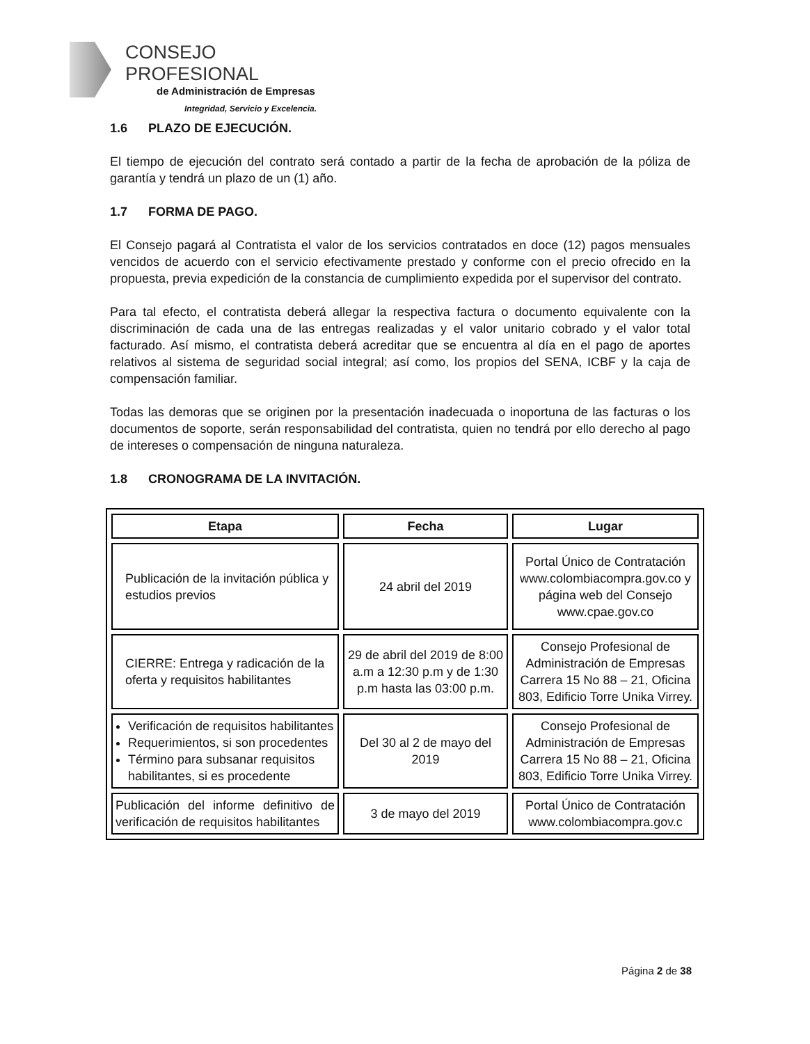CONSEJO PROFESIONAL
de Administración de Empresas
Integridad, Servicio y Excelencia.
1.6 PLAZO DE EJECUCIÓN.
El tiempo de ejecución del contrato será contado a partir de la fecha de aprobación de la póliza de garantía y tendrá un plazo de un (1) año.
1.7 FORMA DE PAGO.
El Consejo pagará al Contratista el valor de los servicios contratados en doce (12) pagos mensuales vencidos de acuerdo con el servicio efectivamente prestado y conforme con el precio ofrecido en la propuesta, previa expedición de la constancia de cumplimiento expedida por el supervisor del contrato.
Para tal efecto, el contratista deberá allegar la respectiva factura o documento equivalente con la discriminación de cada una de las entregas realizadas y el valor unitario cobrado y el valor total facturado. Así mismo, el contratista deberá acreditar que se encuentra al día en el pago de aportes relativos al sistema de seguridad social integral; así como, los propios del SENA, ICBF y la caja de compensación familiar.
Todas las demoras que se originen por la presentación inadecuada o inoportuna de las facturas o los documentos de soporte, serán responsabilidad del contratista, quien no tendrá por ello derecho al pago de intereses o compensación de ninguna naturaleza.
1.8 CRONOGRAMA DE LA INVITACIÓN.
| Etapa | Fecha | Lugar |
| --- | --- | --- |
| Publicación de la invitación pública y estudios previos | 24 abril del 2019 | Portal Único de Contratación www.colombiacompra.gov.co y página web del Consejo www.cpae.gov.co |
| CIERRE: Entrega y radicación de la oferta y requisitos habilitantes | 29 de abril del 2019 de 8:00 a.m a 12:30 p.m y de 1:30 p.m hasta las 03:00 p.m. | Consejo Profesional de Administración de Empresas Carrera 15 No 88 – 21, Oficina 803, Edificio Torre Unika Virrey. |
| Verificación de requisitos habilitantes Requerimientos, si son procedentes Término para subsanar requisitos habilitantes, si es procedente | Del 30 al 2 de mayo del 2019 | Consejo Profesional de Administración de Empresas Carrera 15 No 88 – 21, Oficina 803, Edificio Torre Unika Virrey. |
| Publicación del informe definitivo de verificación de requisitos habilitantes | 3 de mayo del 2019 | Portal Único de Contratación www.colombiacompra.gov.c |
Página 2 de 38